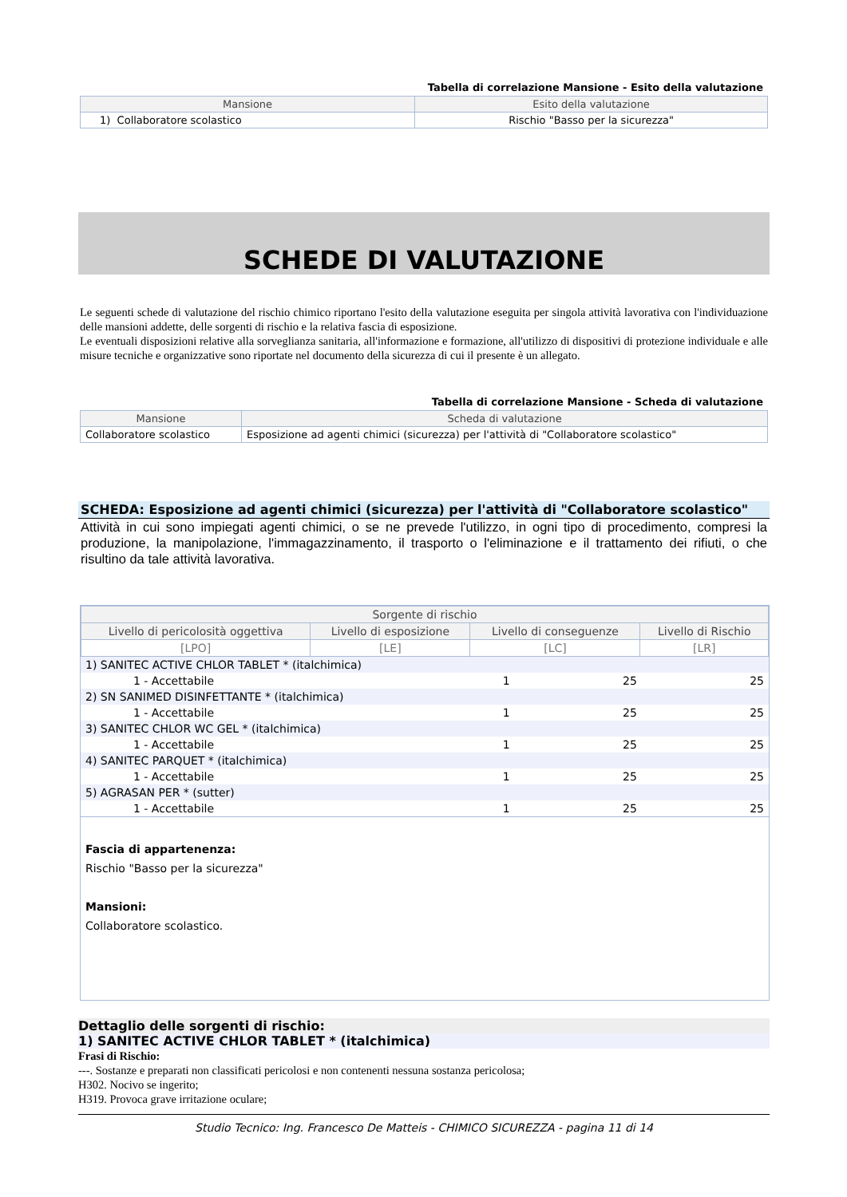Tabella di correlazione Mansione - Esito della valutazione
| Mansione | Esito della valutazione |
| --- | --- |
| 1) Collaboratore scolastico | Rischio "Basso per la sicurezza" |
SCHEDE DI VALUTAZIONE
Le seguenti schede di valutazione del rischio chimico riportano l'esito della valutazione eseguita per singola attività lavorativa con l'individuazione delle mansioni addette, delle sorgenti di rischio e la relativa fascia di esposizione.
Le eventuali disposizioni relative alla sorveglianza sanitaria, all'informazione e formazione, all'utilizzo di dispositivi di protezione individuale e alle misure tecniche e organizzative sono riportate nel documento della sicurezza di cui il presente è un allegato.
Tabella di correlazione Mansione - Scheda di valutazione
| Mansione | Scheda di valutazione |
| --- | --- |
| Collaboratore scolastico | Esposizione ad agenti chimici (sicurezza) per l'attività di "Collaboratore scolastico" |
SCHEDA: Esposizione ad agenti chimici (sicurezza) per l'attività di "Collaboratore scolastico"
Attività in cui sono impiegati agenti chimici, o se ne prevede l'utilizzo, in ogni tipo di procedimento, compresi la produzione, la manipolazione, l'immagazzinamento, il trasporto o l'eliminazione e il trattamento dei rifiuti, o che risultino da tale attività lavorativa.
| Sorgente di rischio | | | |
| --- | --- | --- | --- |
| Livello di pericolosità oggettiva | Livello di esposizione | Livello di conseguenze | Livello di Rischio |
| [LPO] | [LE] | [LC] | [LR] |
| 1) SANITEC ACTIVE CHLOR TABLET * (italchimica) | | | |
| 1 - Accettabile | 1 | 25 | 25 |
| 2) SN SANIMED DISINFETTANTE * (italchimica) | | | |
| 1 - Accettabile | 1 | 25 | 25 |
| 3) SANITEC CHLOR WC GEL * (italchimica) | | | |
| 1 - Accettabile | 1 | 25 | 25 |
| 4) SANITEC PARQUET * (italchimica) | | | |
| 1 - Accettabile | 1 | 25 | 25 |
| 5) AGRASAN PER * (sutter) | | | |
| 1 - Accettabile | 1 | 25 | 25 |
Fascia di appartenenza:
Rischio "Basso per la sicurezza"
Mansioni:
Collaboratore scolastico.
Dettaglio delle sorgenti di rischio:
1) SANITEC ACTIVE CHLOR TABLET * (italchimica)
Frasi di Rischio:
---. Sostanze e preparati non classificati pericolosi e non contenenti nessuna sostanza pericolosa;
H302. Nocivo se ingerito;
H319. Provoca grave irritazione oculare;
Studio Tecnico: Ing. Francesco De Matteis - CHIMICO SICUREZZA - pagina 11 di 14